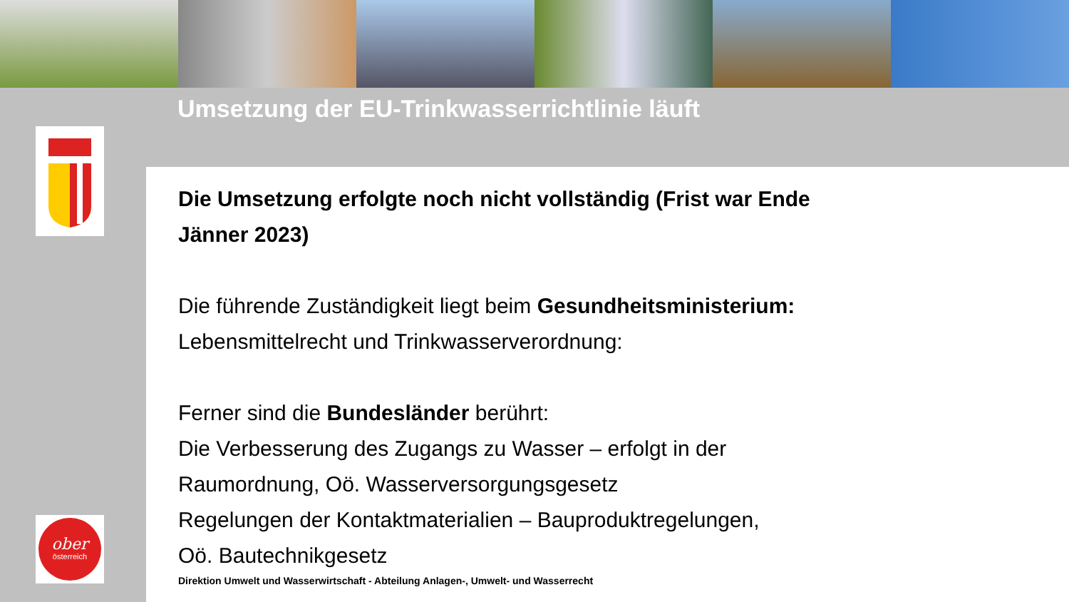Umsetzung der EU-Trinkwasserrichtlinie läuft
ober
österreich
Die Umsetzung erfolgte noch nicht vollständig (Frist war Ende
Jänner 2023)
Die führende Zuständigkeit liegt beim Gesundheitsministerium:
Lebensmittelrecht und Trinkwasserverordnung:
Ferner sind die Bundesländer berührt:
Die Verbesserung des Zugangs zu Wasser – erfolgt in der
Raumordnung, Oö. Wasserversorgungsgesetz
Regelungen der Kontaktmaterialien – Bauproduktregelungen,
Oö. Bautechnikgesetz
Direktion Umwelt und Wasserwirtschaft - Abteilung Anlagen-, Umwelt- und Wasserrecht